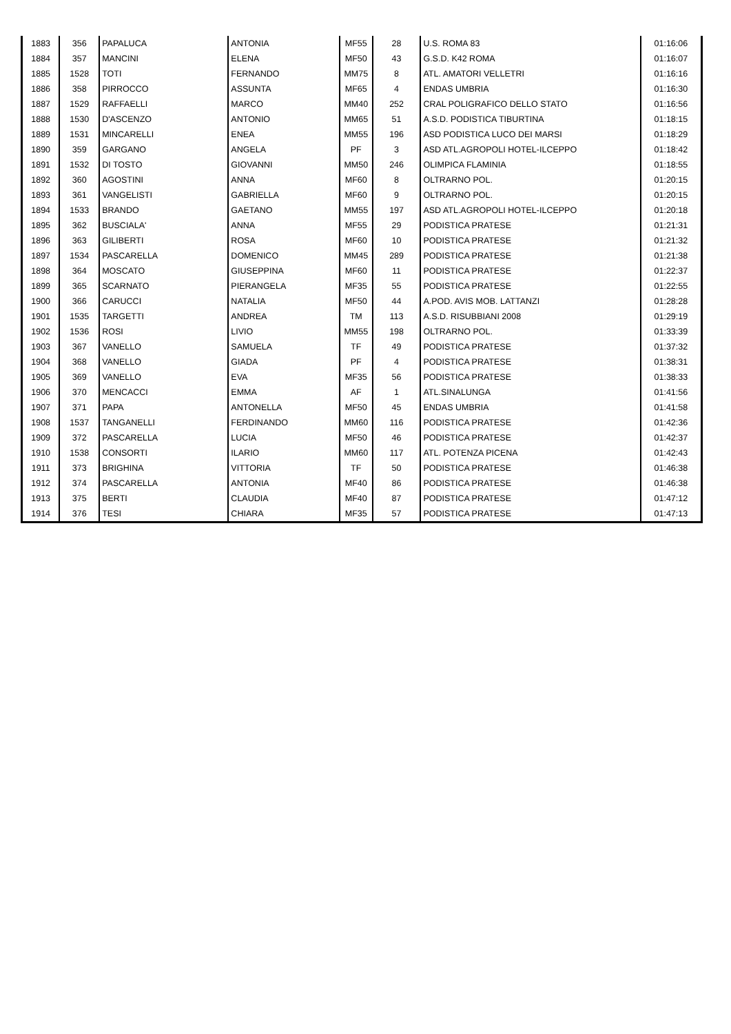| 1883 | 356 | PAPALUCA | ANTONIA | MF55 | 28 | U.S. ROMA 83 | 01:16:06 |
| 1884 | 357 | MANCINI | ELENA | MF50 | 43 | G.S.D. K42 ROMA | 01:16:07 |
| 1885 | 1528 | TOTI | FERNANDO | MM75 | 8 | ATL. AMATORI VELLETRI | 01:16:16 |
| 1886 | 358 | PIRROCCO | ASSUNTA | MF65 | 4 | ENDAS UMBRIA | 01:16:30 |
| 1887 | 1529 | RAFFAELLI | MARCO | MM40 | 252 | CRAL POLIGRAFICO DELLO STATO | 01:16:56 |
| 1888 | 1530 | D'ASCENZO | ANTONIO | MM65 | 51 | A.S.D. PODISTICA TIBURTINA | 01:18:15 |
| 1889 | 1531 | MINCARELLI | ENEA | MM55 | 196 | ASD PODISTICA LUCO DEI MARSI | 01:18:29 |
| 1890 | 359 | GARGANO | ANGELA | PF | 3 | ASD ATL.AGROPOLI HOTEL-ILCEPPO | 01:18:42 |
| 1891 | 1532 | DI TOSTO | GIOVANNI | MM50 | 246 | OLIMPICA FLAMINIA | 01:18:55 |
| 1892 | 360 | AGOSTINI | ANNA | MF60 | 8 | OLTRARNO POL. | 01:20:15 |
| 1893 | 361 | VANGELISTI | GABRIELLA | MF60 | 9 | OLTRARNO POL. | 01:20:15 |
| 1894 | 1533 | BRANDO | GAETANO | MM55 | 197 | ASD ATL.AGROPOLI HOTEL-ILCEPPO | 01:20:18 |
| 1895 | 362 | BUSCIALA' | ANNA | MF55 | 29 | PODISTICA PRATESE | 01:21:31 |
| 1896 | 363 | GILIBERTI | ROSA | MF60 | 10 | PODISTICA PRATESE | 01:21:32 |
| 1897 | 1534 | PASCARELLA | DOMENICO | MM45 | 289 | PODISTICA PRATESE | 01:21:38 |
| 1898 | 364 | MOSCATO | GIUSEPPINA | MF60 | 11 | PODISTICA PRATESE | 01:22:37 |
| 1899 | 365 | SCARNATO | PIERANGELA | MF35 | 55 | PODISTICA PRATESE | 01:22:55 |
| 1900 | 366 | CARUCCI | NATALIA | MF50 | 44 | A.POD. AVIS MOB. LATTANZI | 01:28:28 |
| 1901 | 1535 | TARGETTI | ANDREA | TM | 113 | A.S.D. RISUBBIANI 2008 | 01:29:19 |
| 1902 | 1536 | ROSI | LIVIO | MM55 | 198 | OLTRARNO POL. | 01:33:39 |
| 1903 | 367 | VANELLO | SAMUELA | TF | 49 | PODISTICA PRATESE | 01:37:32 |
| 1904 | 368 | VANELLO | GIADA | PF | 4 | PODISTICA PRATESE | 01:38:31 |
| 1905 | 369 | VANELLO | EVA | MF35 | 56 | PODISTICA PRATESE | 01:38:33 |
| 1906 | 370 | MENCACCI | EMMA | AF | 1 | ATL.SINALUNGA | 01:41:56 |
| 1907 | 371 | PAPA | ANTONELLA | MF50 | 45 | ENDAS UMBRIA | 01:41:58 |
| 1908 | 1537 | TANGANELLI | FERDINANDO | MM60 | 116 | PODISTICA PRATESE | 01:42:36 |
| 1909 | 372 | PASCARELLA | LUCIA | MF50 | 46 | PODISTICA PRATESE | 01:42:37 |
| 1910 | 1538 | CONSORTI | ILARIO | MM60 | 117 | ATL. POTENZA PICENA | 01:42:43 |
| 1911 | 373 | BRIGHINA | VITTORIA | TF | 50 | PODISTICA PRATESE | 01:46:38 |
| 1912 | 374 | PASCARELLA | ANTONIA | MF40 | 86 | PODISTICA PRATESE | 01:46:38 |
| 1913 | 375 | BERTI | CLAUDIA | MF40 | 87 | PODISTICA PRATESE | 01:47:12 |
| 1914 | 376 | TESI | CHIARA | MF35 | 57 | PODISTICA PRATESE | 01:47:13 |